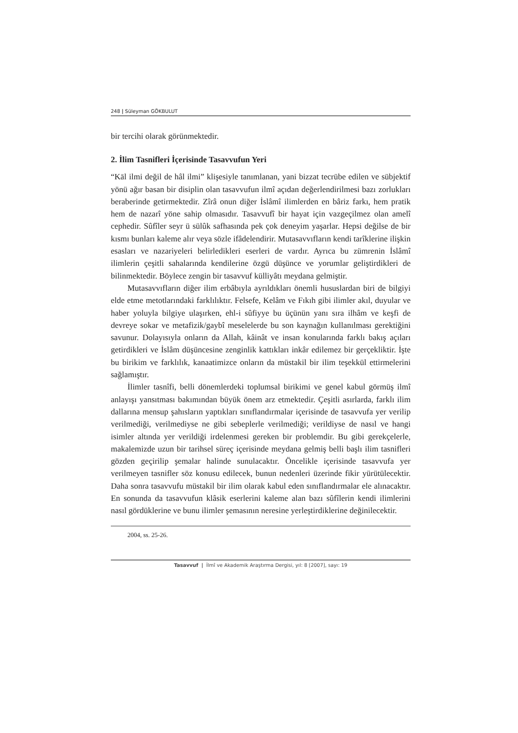248 | Süleyman GÖKBULUT
bir tercihi olarak görünmektedir.
2. İlim Tasnifleri İçerisinde Tasavvufun Yeri
“Kāl ilmi değil de hâl ilmi” klişesiyle tanımlanan, yani bizzat tecrübe edilen ve sübjektif yönü ağır basan bir disiplin olan tasavvufun ilmî açıdan değerlendirilmesi bazı zorlukları beraberinde getirmektedir. Zîrâ onun diğer İslâmî ilimlerden en bâriz farkı, hem pratik hem de nazarî yöne sahip olmasıdır. Tasavvufî bir hayat için vazgeçilmez olan amelî cephedir. Sûfîler seyr ü sülûk safhasında pek çok deneyim yaşarlar. Hepsi değilse de bir kısmı bunları kaleme alır veya sözle ifâdelendirir. Mutasavvıfların kendi tarîklerine ilişkin esasları ve nazariyeleri belirledikleri eserleri de vardır. Ayrıca bu zümrenin İslâmî ilimlerin çeşitli sahalarında kendilerine özgü düşünce ve yorumlar geliştirdikleri de bilinmektedir. Böylece zengin bir tasavvuf külliyâtı meydana gelmiştir.
Mutasavvıfların diğer ilim erbâbıyla ayrıldıkları önemli hususlardan biri de bilgiyi elde etme metotlarındaki farklılıktır. Felsefe, Kelâm ve Fıkıh gibi ilimler akıl, duyular ve haber yoluyla bilgiye ulaşırken, ehl-i sûfiyye bu üçünün yanı sıra ilhâm ve keşfi de devreye sokar ve metafizik/gaybî meselelerde bu son kaynağın kullanılması gerektiğini savunur. Dolayısıyla onların da Allah, kâinât ve insan konularında farklı bakış açıları getirdikleri ve İslâm düşüncesine zenginlik kattıkları inkâr edilemez bir gerçekliktir. İşte bu birikim ve farklılık, kanaatimizce onların da müstakil bir ilim teşekkül ettirmelerini sağlamıştır.
İlimler tasnîfi, belli dönemlerdeki toplumsal birikimi ve genel kabul görmüş ilmî anlayışı yansıtması bakımından büyük önem arz etmektedir. Çeşitli asırlarda, farklı ilim dallarına mensup şahısların yaptıkları sınıflandırmalar içerisinde de tasavvufa yer verilip verilmediği, verilmediyse ne gibi sebeplerle verilmediği; verildiyse de nasıl ve hangi isimler altında yer verildiği irdelenmesi gereken bir problemdir. Bu gibi gerekçelerle, makalemizde uzun bir tarihsel süreç içerisinde meydana gelmiş belli başlı ilim tasnifleri gözden geçirilip şemalar halinde sunulacaktır. Öncelikle içerisinde tasavvufa yer verilmeyen tasnifler söz konusu edilecek, bunun nedenleri üzerinde fikir yürütülecektir. Daha sonra tasavvufu müstakil bir ilim olarak kabul eden sınıflandırmalar ele alınacaktır. En sonunda da tasavvufun klâsik eserlerini kaleme alan bazı sûfîlerin kendi ilimlerini nasıl gördüklerine ve bunu ilimler şemasının neresine yerleştirdiklerine değinilecektir.
2004, ss. 25-26.
Tasavvuf | İlmî ve Akademik Araştırma Dergisi, yıl: 8 [2007], sayı: 19